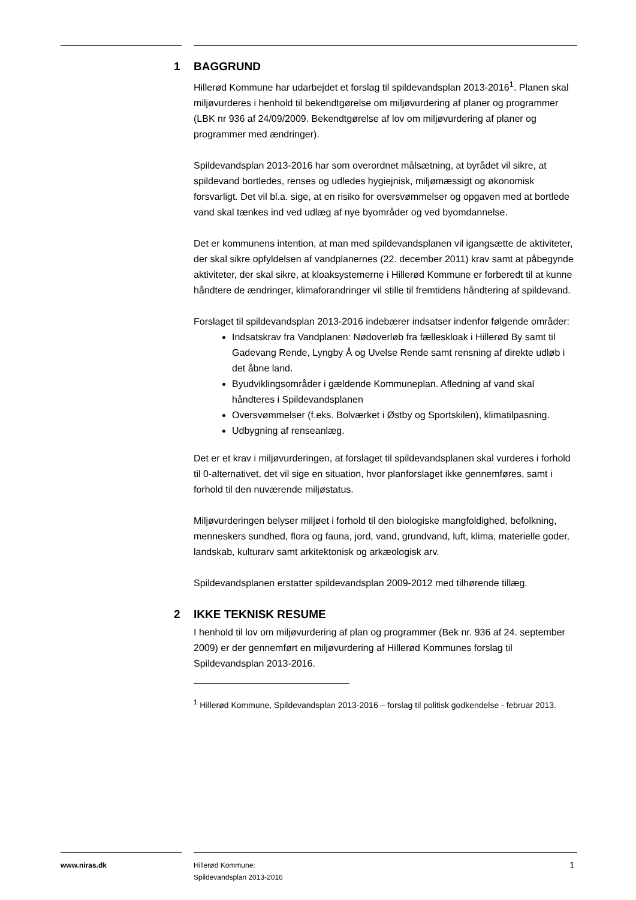1 BAGGRUND
Hillerød Kommune har udarbejdet et forslag til spildevandsplan 2013-2016<sup>1</sup>. Planen skal miljøvurderes i henhold til bekendtgørelse om miljøvurdering af planer og programmer (LBK nr 936 af 24/09/2009. Bekendtgørelse af lov om miljøvurdering af planer og programmer med ændringer).
Spildevandsplan 2013-2016 har som overordnet målsætning, at byrådet vil sikre, at spildevand bortledes, renses og udledes hygiejnisk, miljømæssigt og økonomisk forsvarligt. Det vil bl.a. sige, at en risiko for oversvømmelser og opgaven med at bortlede vand skal tænkes ind ved udlæg af nye byområder og ved byomdannelse.
Det er kommunens intention, at man med spildevandsplanen vil igangsætte de aktiviteter, der skal sikre opfyldelsen af vandplanernes (22. december 2011) krav samt at påbegynde aktiviteter, der skal sikre, at kloaksystemerne i Hillerød Kommune er forberedt til at kunne håndtere de ændringer, klimaforandringer vil stille til fremtidens håndtering af spildevand.
Forslaget til spildevandsplan 2013-2016 indebærer indsatser indenfor følgende områder:
Indsatskrav fra Vandplanen: Nødoverløb fra fælleskloak i Hillerød By samt til Gadevang Rende, Lyngby Å og Uvelse Rende samt rensning af direkte udløb i det åbne land.
Byudviklingsområder i gældende Kommuneplan. Afledning af vand skal håndteres i Spildevandsplanen
Oversvømmelser (f.eks. Bolværket i Østby og Sportskilen), klimatilpasning.
Udbygning af renseanlæg.
Det er et krav i miljøvurderingen, at forslaget til spildevandsplanen skal vurderes i forhold til 0-alternativet, det vil sige en situation, hvor planforslaget ikke gennemføres, samt i forhold til den nuværende miljøstatus.
Miljøvurderingen belyser miljøet i forhold til den biologiske mangfoldighed, befolkning, menneskers sundhed, flora og fauna, jord, vand, grundvand, luft, klima, materielle goder, landskab, kulturarv samt arkitektonisk og arkæologisk arv.
Spildevandsplanen erstatter spildevandsplan 2009-2012 med tilhørende tillæg.
2 IKKE TEKNISK RESUME
I henhold til lov om miljøvurdering af plan og programmer (Bek nr. 936 af 24. september 2009) er der gennemført en miljøvurdering af Hillerød Kommunes forslag til Spildevandsplan 2013-2016.
<sup>1</sup> Hillerød Kommune, Spildevandsplan 2013-2016 – forslag til politisk godkendelse - februar 2013.
www.niras.dk
Hillerød Kommune:
Spildevandsplan 2013-2016
1